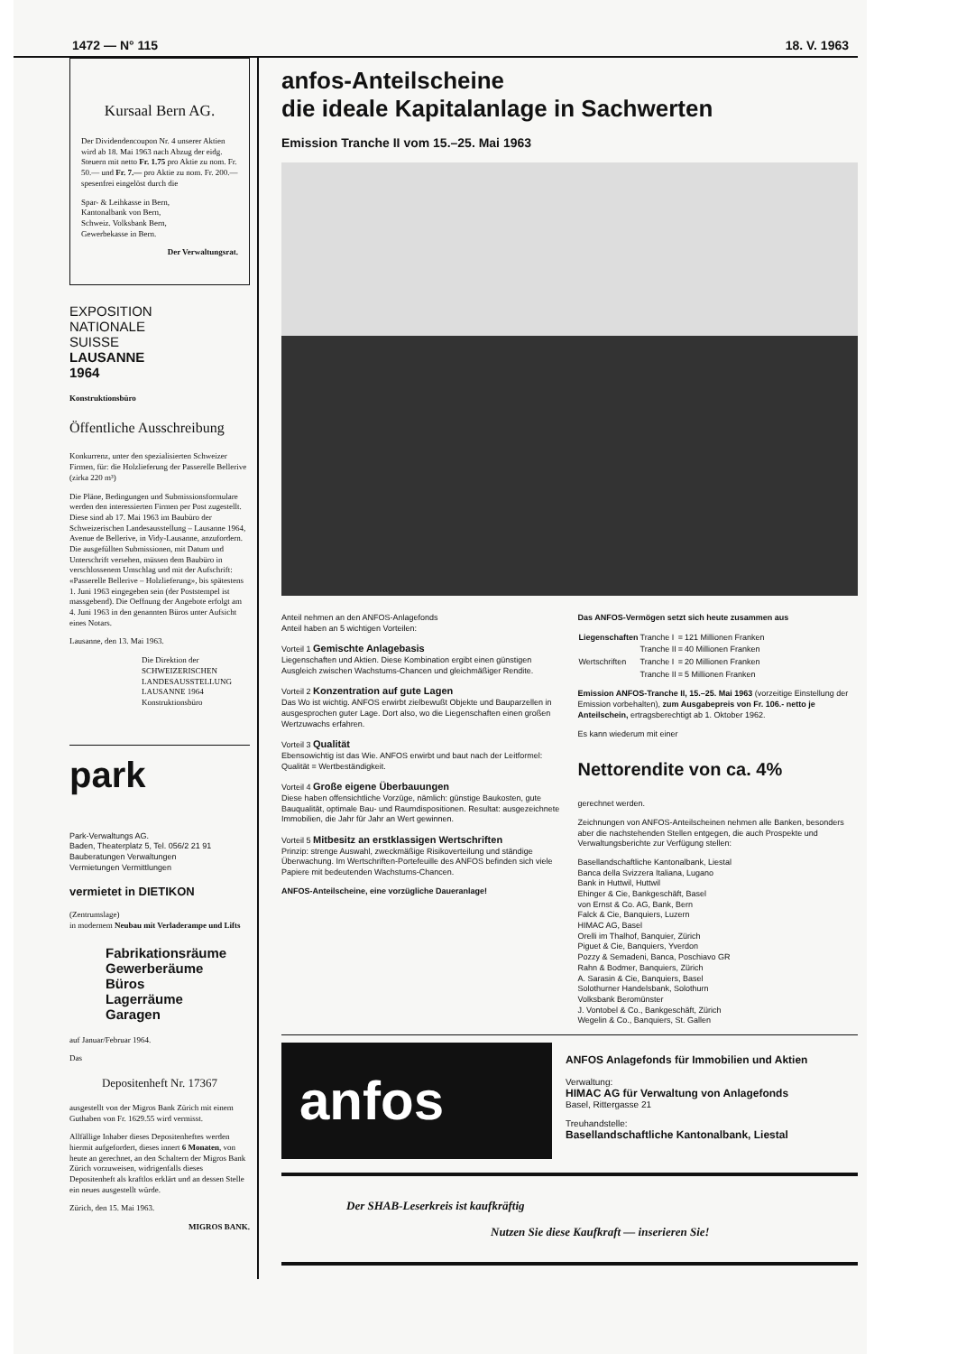1472 — N° 115 18. V. 1963
Kursaal Bern AG.
Der Dividendencoupon Nr. 4 unserer Aktien wird ab 18. Mai 1963 nach Abzug der eidg. Steuern mit netto Fr. 1.75 pro Aktie zu nom. Fr. 50.— und Fr. 7.— pro Aktie zu nom. Fr. 200.— spesenfrei eingelöst durch die
Spar- & Leihkasse in Bern,
Kantonalbank von Bern,
Schweiz. Volksbank Bern,
Gewerbekasse in Bern.
Der Verwaltungsrat.
EXPOSITION
NATIONALE
SUISSE
LAUSANNE
1964
Konstruktionsbüro
Öffentliche Ausschreibung
Konkurrenz, unter den spezialisierten Schweizer Firmen, für: die Holzlieferung der Passerelle Bellerive (zirka 220 m³)
Die Pläne, Bedingungen und Submissionsformulare werden den interessierten Firmen per Post zugestellt. Diese sind ab 17. Mai 1963 im Baubüro der Schweizerischen Landesausstellung – Lausanne 1964, Avenue de Bellerive, in Vidy-Lausanne, anzufordern. Die ausgefüllten Submissionen, mit Datum und Unterschrift versehen, müssen dem Baubüro in verschlossenem Umschlag und mit der Aufschrift: «Passerelle Bellerive – Holzlieferung», bis spätestens 1. Juni 1963 eingegeben sein (der Poststempel ist massgebend). Die Oeffnung der Angebote erfolgt am 4. Juni 1963 in den genannten Büros unter Aufsicht eines Notars.
Lausanne, den 13. Mai 1963.
Die Direktion der SCHWEIZERISCHEN LANDESAUSSTELLUNG LAUSANNE 1964 Konstruktionsbüro
park
Park-Verwaltungs AG.
Baden, Theaterplatz 5, Tel. 056/2 21 91
Bauberatungen Verwaltungen
Vermietungen Vermittlungen
vermietet in DIETIKON
(Zentrumslage)
in modernem Neubau mit Verladerampe und Lifts
Fabrikationsräume
Gewerberäume
Büros
Lagerräume
Garagen
auf Januar/Februar 1964.
Das
Depositenheft Nr. 17367
ausgestellt von der Migros Bank Zürich mit einem Guthaben von Fr. 1629.55 wird vermisst.
Allfällige Inhaber dieses Depositenheftes werden hiermit aufgefordert, dieses innert 6 Monaten, von heute an gerechnet, an den Schaltern der Migros Bank Zürich vorzuweisen, widrigenfalls dieses Depositenheft als kraftlos erklärt und an dessen Stelle ein neues ausgestellt würde.
Zürich, den 15. Mai 1963.
MIGROS BANK.
anfos-Anteilscheine
die ideale Kapitalanlage in Sachwerten
Emission Tranche II vom 15.–25. Mai 1963
Anteil nehmen an den ANFOS-Anlagefonds
Anteil haben an 5 wichtigen Vorteilen:
Vorteil 1 Gemischte Anlagebasis
Liegenschaften und Aktien. Diese Kombination ergibt einen günstigen Ausgleich zwischen Wachstums-Chancen und gleichmäßiger Rendite.
Vorteil 2 Konzentration auf gute Lagen
Das Wo ist wichtig. ANFOS erwirbt zielbewußt Objekte und Bauparzellen in ausgesprochen guter Lage. Dort also, wo die Liegenschaften einen großen Wertzuwachs erfahren.
Vorteil 3 Qualität
Ebensowichtig ist das Wie. ANFOS erwirbt und baut nach der Leitformel: Qualität = Wertbeständigkeit.
Vorteil 4 Große eigene Überbauungen
Diese haben offensichtliche Vorzüge, nämlich: günstige Baukosten, gute Bauqualität, optimale Bau- und Raumdispositionen. Resultat: ausgezeichnete Immobilien, die Jahr für Jahr an Wert gewinnen.
Vorteil 5 Mitbesitz an erstklassigen Wertschriften
Prinzip: strenge Auswahl, zweckmäßige Risikoverteilung und ständige Überwachung. Im Wertschriften-Portefeuille des ANFOS befinden sich viele Papiere mit bedeutenden Wachstums-Chancen.
ANFOS-Anteilscheine, eine vorzügliche Daueranlage!
Das ANFOS-Vermögen setzt sich heute zusammen aus
| Liegenschaften | Tranche I | = | 121 Millionen Franken |
| | Tranche II | = | 40 Millionen Franken |
| Wertschriften | Tranche I | = | 20 Millionen Franken |
| | Tranche II | = | 5 Millionen Franken |
Emission ANFOS-Tranche II, 15.–25. Mai 1963 (vorzeitige Einstellung der Emission vorbehalten), zum Ausgabepreis von Fr. 106.- netto je Anteilschein, ertragsberechtigt ab 1. Oktober 1962.
Es kann wiederum mit einer
Nettorendite von ca. 4%
gerechnet werden.
Zeichnungen von ANFOS-Anteilscheinen nehmen alle Banken, besonders aber die nachstehenden Stellen entgegen, die auch Prospekte und Verwaltungsberichte zur Verfügung stellen:
Basellandschaftliche Kantonalbank, Liestal
Banca della Svizzera Italiana, Lugano
Bank in Huttwil, Huttwil
Ehinger & Cie, Bankgeschäft, Basel
von Ernst & Co. AG, Bank, Bern
Falck & Cie, Banquiers, Luzern
HIMAC AG, Basel
Orelli im Thalhof, Banquier, Zürich
Piguet & Cie, Banquiers, Yverdon
Pozzy & Semadeni, Banca, Poschiavo GR
Rahn & Bodmer, Banquiers, Zürich
A. Sarasin & Cie, Banquiers, Basel
Solothurner Handelsbank, Solothurn
Volksbank Beromünster
J. Vontobel & Co., Bankgeschäft, Zürich
Wegelin & Co., Banquiers, St. Gallen
anfos
ANFOS Anlagefonds für Immobilien und Aktien
Verwaltung:
HIMAC AG für Verwaltung von Anlagefonds
Basel, Rittergasse 21
Treuhandstelle:
Basellandschaftliche Kantonalbank, Liestal
Der SHAB-Leserkreis ist kaufkräftig
Nutzen Sie diese Kaufkraft — inserieren Sie!